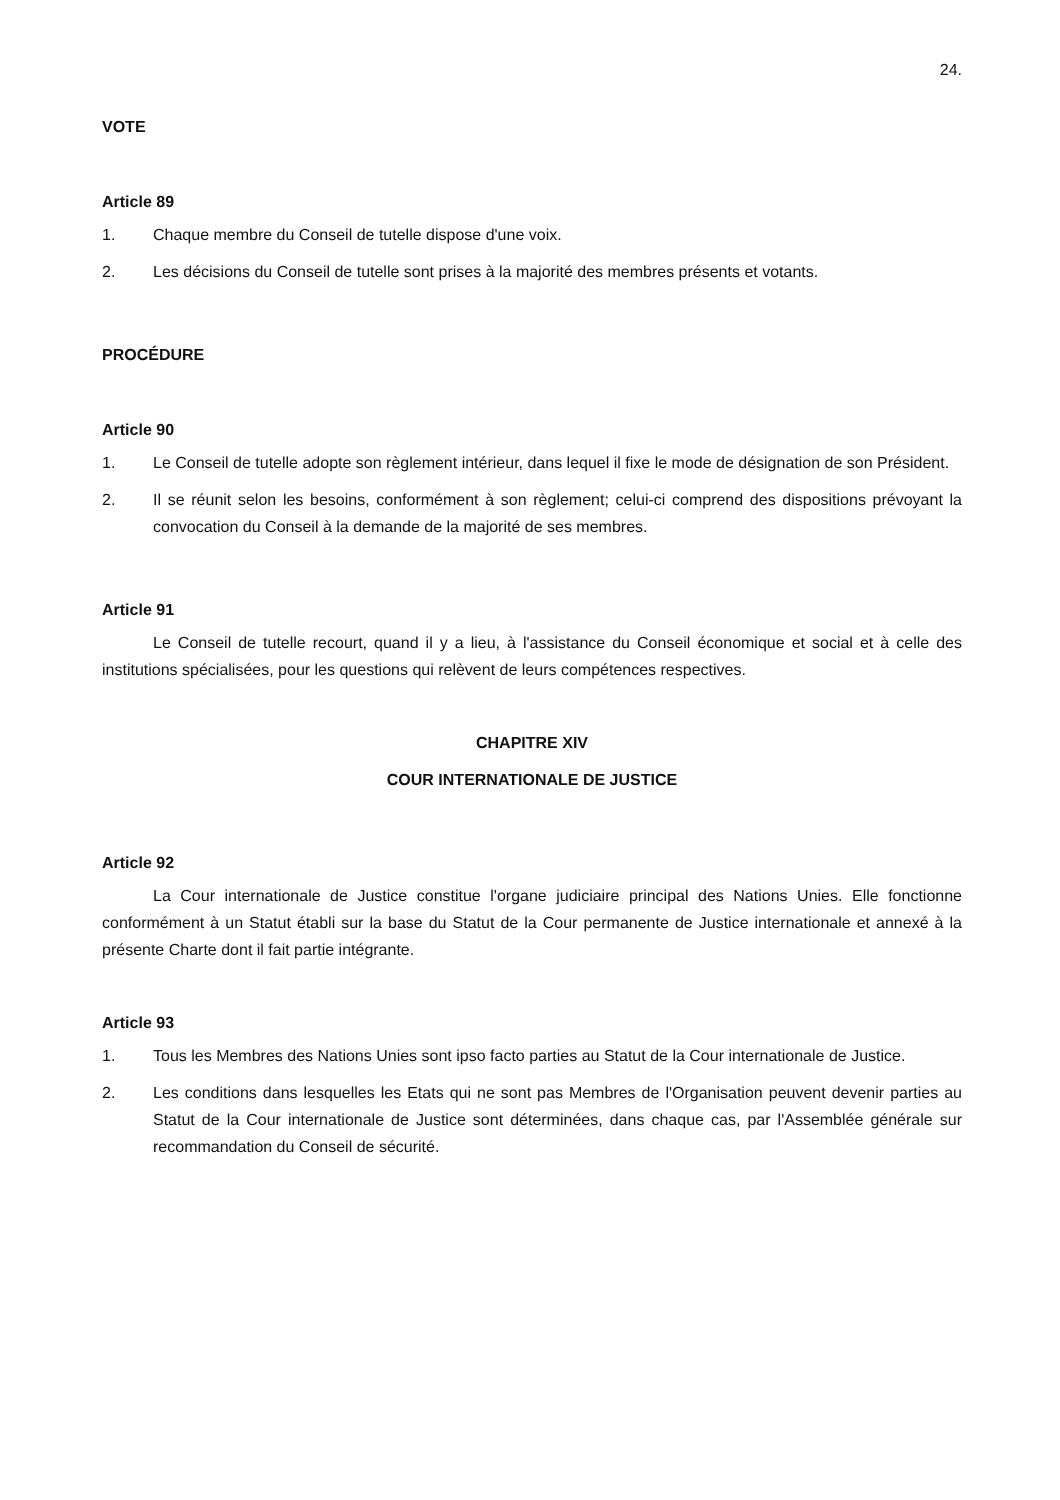24.
VOTE
Article 89
1. Chaque membre du Conseil de tutelle dispose d'une voix.
2. Les décisions du Conseil de tutelle sont prises à la majorité des membres présents et votants.
PROCÉDURE
Article 90
1. Le Conseil de tutelle adopte son règlement intérieur, dans lequel il fixe le mode de désignation de son Président.
2. Il se réunit selon les besoins, conformément à son règlement; celui-ci comprend des dispositions prévoyant la convocation du Conseil à la demande de la majorité de ses membres.
Article 91
Le Conseil de tutelle recourt, quand il y a lieu, à l'assistance du Conseil économique et social et à celle des institutions spécialisées, pour les questions qui relèvent de leurs compétences respectives.
CHAPITRE XIV
COUR INTERNATIONALE DE JUSTICE
Article 92
La Cour internationale de Justice constitue l'organe judiciaire principal des Nations Unies. Elle fonctionne conformément à un Statut établi sur la base du Statut de la Cour permanente de Justice internationale et annexé à la présente Charte dont il fait partie intégrante.
Article 93
1. Tous les Membres des Nations Unies sont ipso facto parties au Statut de la Cour internationale de Justice.
2. Les conditions dans lesquelles les Etats qui ne sont pas Membres de l'Organisation peuvent devenir parties au Statut de la Cour internationale de Justice sont déterminées, dans chaque cas, par l'Assemblée générale sur recommandation du Conseil de sécurité.